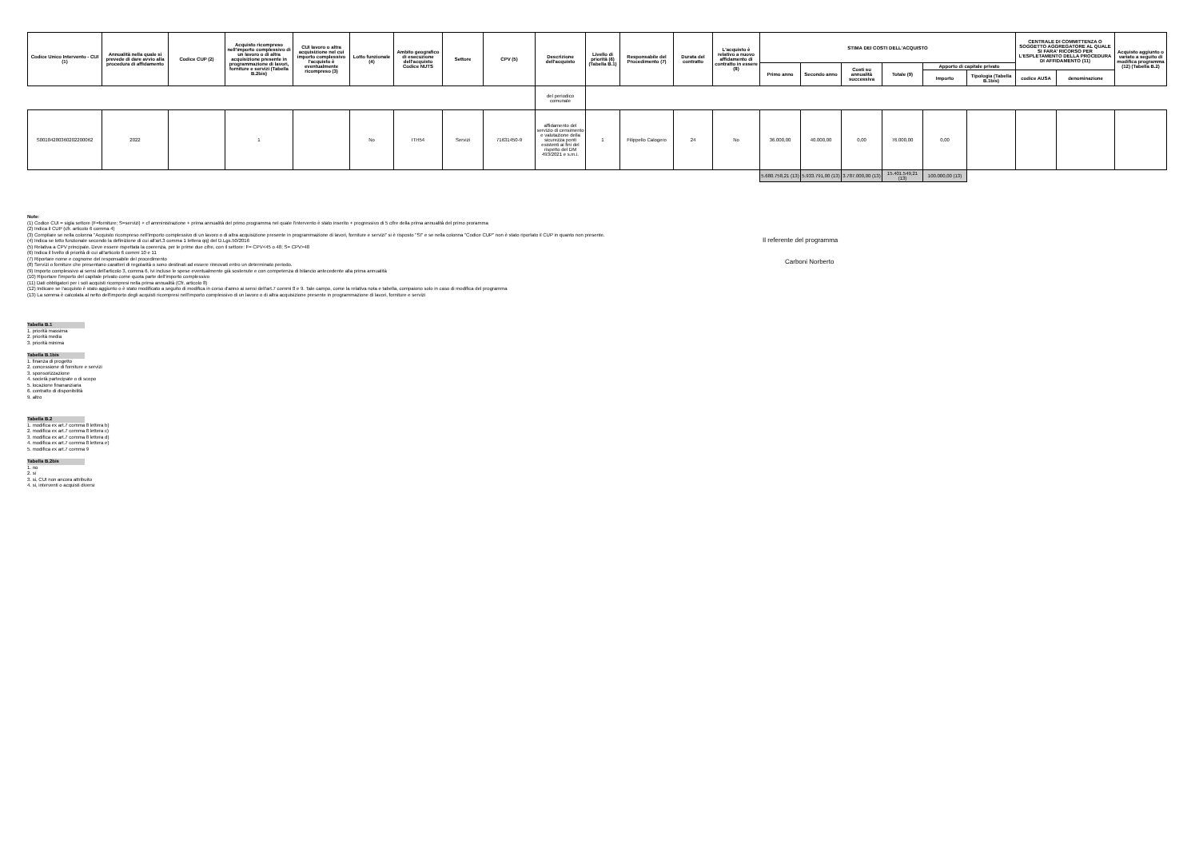| Codice Unico Intervento - CUI (1) | Annualità nella quale si prevede di dare avvio alla procedura di affidamento | Codice CUP (2) | Acquisto ricompreso nell'importo complessivo di un lavoro o di altra acquisizione presente in programmazione di lavori, forniture e servizi (Tabella B.2bis) | CUI lavoro o altra acquisizione nel cui importo complessivo l'acquisto è eventualmente ricompreso (3) | Lotto funzionale (4) | Ambito geografico di esecuzione dell'acquisto Codice NUTS | Settore | CPV (5) | Descrizione dell'acquisto | Livello di priorità (6) (Tabella B.1) | Responsabile del Procedimento (7) | Durata del contratto | L'acquisto è relativo a nuovo affidamento di contratto in essere (8) | STIMA DEI COSTI DELL'ACQUISTO | | | | | | CENTRALE DI COMMITTENZA O SOGGETTO AGGREGATORE AL QUALE SI FARA' RICORSO PER L'ESPLETAMENTO DELLA PROCEDURA DI AFFIDAMENTO (11) | | Acquisto aggiunto o variato a seguito di modifica programma (12) (Tabella B.2) |
| --- | --- | --- | --- | --- | --- | --- | --- | --- | --- | --- | --- | --- | --- | --- | --- | --- | --- | --- | --- | --- | --- | --- |
| | | | | | | | | | | | | | | Primo anno | Secondo anno | Costi su annualità successiva | Totale (9) | Apporto di capitale privato | | | | |
| | | | | | | | | | | | | | | | | | | Importo | Tipologia (Tabella B.1bis) | codice AUSA | denominazione | |
| | | | | | | | | | del periodico comunale | | | | | | | | | | | | | |
| S00184280360202200062 | 2022 | | 1 | | No | ITH54 | Servizi | 71631450-9 | affidamento del servizio di censimento e valutazione della sicurezza ponti esistenti ai fini del rispetto del DM 493/2021 e s.m.i. | 1 | Filippello Calogero | 24 | No | 36.000,00 | 40.000,00 | 0,00 | 76.000,00 | 0,00 | | | | |
| | | | | | | | | | | | | | | 5.680.758,21 (13) | 5.933.791,00 (13) | 3.787.000,00 (13) | 15.401.549,21 (13) | 100.000,00 (13) | | | | |
Note:
(1) Codice CUI = sigla settore (F=forniture; S=servizi) + cf amministrazione + prima annualità del primo programma nel quale l'intervento è stato inserito + progressivo di 5 cifre della prima annualità del primo proramma
(2) Indica il CUP (cfr. articolo 6 comma 4)
(3) Compilare se nella colonna "Acquisto ricompreso nell'importo complessivo di un lavoro o di altra acquisizione presente in programmazione di lavori, forniture e servizi" si è risposto "SI" e se nella colonna "Codice CUP" non è stato riportato il CUP in quanto non presente.
(4) Indica se lotto funzionale secondo la definizione di cui all'art.3 comma 1 lettera qq) del D.Lgs.50/2016
(5) Relativa a CPV principale. Deve essere rispettata la coerenza, per le prime due cifre, con il settore: F= CPV<45 o 48; S= CPV>48
(6) Indica il livello di priorità di cui all'articolo 6 commi 10 e 11
(7) Riportare nome e cognome del responsabile del procedimento
(8) Servizi o forniture che presentano caratteri di regolarità o sono destinati ad essere rinnovati entro un determinato periodo.
(9) Importo complessivo ai sensi dell'articolo 3, comma 6, ivi incluse le spese eventualmente già sostenute e con competenza di bilancio antecedente alla prima annualità
(10) Riportare l'importo del capitale privato come quota parte dell'importo complessivo
(11) Dati obbligatori per i soli acquisti ricompresi nella prima annualità (Cfr. articolo 8)
(12) Indicare se l'acquisto è stato aggiunto o è stato modificato a seguito di modifica in corso d'anno ai sensi dell'art.7 commi 8 e 9. Tale campo, come la relativa nota e tabella, compaiono solo in caso di modifica del programma
(13) La somma è calcolata al netto dell'importo degli acquisti ricompresi nell'importo complessivo di un lavoro o di altra acquisizione presente in programmazione di lavori, forniture e servizi
Il referente del programma
Carboni Norberto
Tabella B.1
1. priorità massima
2. priorità media
3. priorità minima
Tabella B.1bis
1. finanza di progetto
2. concessione di forniture e servizi
3. sponsorizzazione
4. società partecipate o di scopo
5. locazione finananziaria
6. contratto di disponibilità
9. altro
Tabella B.2
1. modifica ex art.7 comma 8 lettera b)
2. modifica ex art.7 comma 8 lettera c)
3. modifica ex art.7 comma 8 lettera d)
4. modifica ex art.7 comma 8 lettera e)
5. modifica ex art.7 comma 9
Tabella B.2bis
1. no
2. si
3. si, CUI non ancora attribuito
4. si, interventi o acquisti diversi